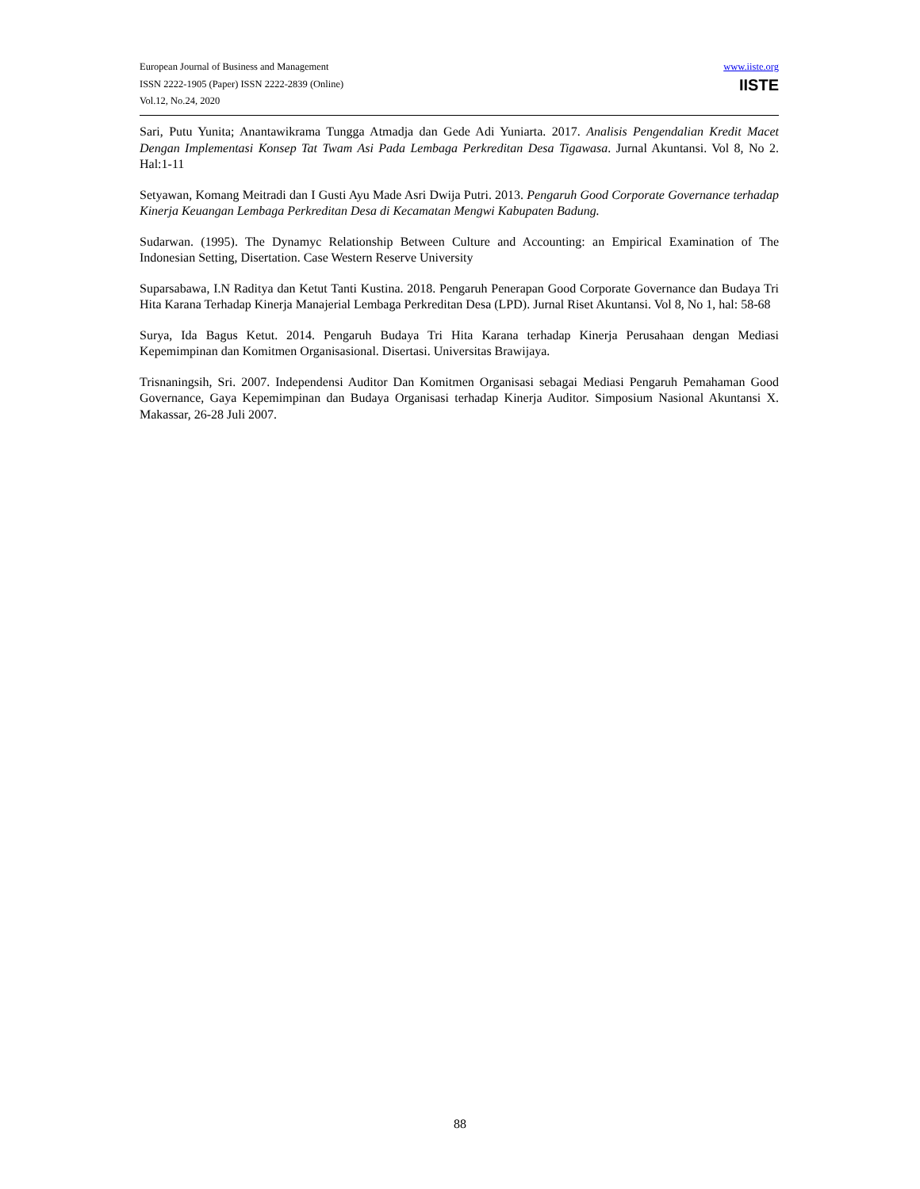European Journal of Business and Management
ISSN 2222-1905 (Paper) ISSN 2222-2839 (Online)
Vol.12, No.24, 2020
www.iiste.org
IISTE
Sari, Putu Yunita; Anantawikrama Tungga Atmadja dan Gede Adi Yuniarta. 2017. Analisis Pengendalian Kredit Macet Dengan Implementasi Konsep Tat Twam Asi Pada Lembaga Perkreditan Desa Tigawasa. Jurnal Akuntansi. Vol 8, No 2. Hal:1-11
Setyawan, Komang Meitradi dan I Gusti Ayu Made Asri Dwija Putri. 2013. Pengaruh Good Corporate Governance terhadap Kinerja Keuangan Lembaga Perkreditan Desa di Kecamatan Mengwi Kabupaten Badung.
Sudarwan. (1995). The Dynamyc Relationship Between Culture and Accounting: an Empirical Examination of The Indonesian Setting, Disertation. Case Western Reserve University
Suparsabawa, I.N Raditya dan Ketut Tanti Kustina. 2018. Pengaruh Penerapan Good Corporate Governance dan Budaya Tri Hita Karana Terhadap Kinerja Manajerial Lembaga Perkreditan Desa (LPD). Jurnal Riset Akuntansi. Vol 8, No 1, hal: 58-68
Surya, Ida Bagus Ketut. 2014. Pengaruh Budaya Tri Hita Karana terhadap Kinerja Perusahaan dengan Mediasi Kepemimpinan dan Komitmen Organisasional. Disertasi. Universitas Brawijaya.
Trisnaningsih, Sri. 2007. Independensi Auditor Dan Komitmen Organisasi sebagai Mediasi Pengaruh Pemahaman Good Governance, Gaya Kepemimpinan dan Budaya Organisasi terhadap Kinerja Auditor. Simposium Nasional Akuntansi X. Makassar, 26-28 Juli 2007.
88